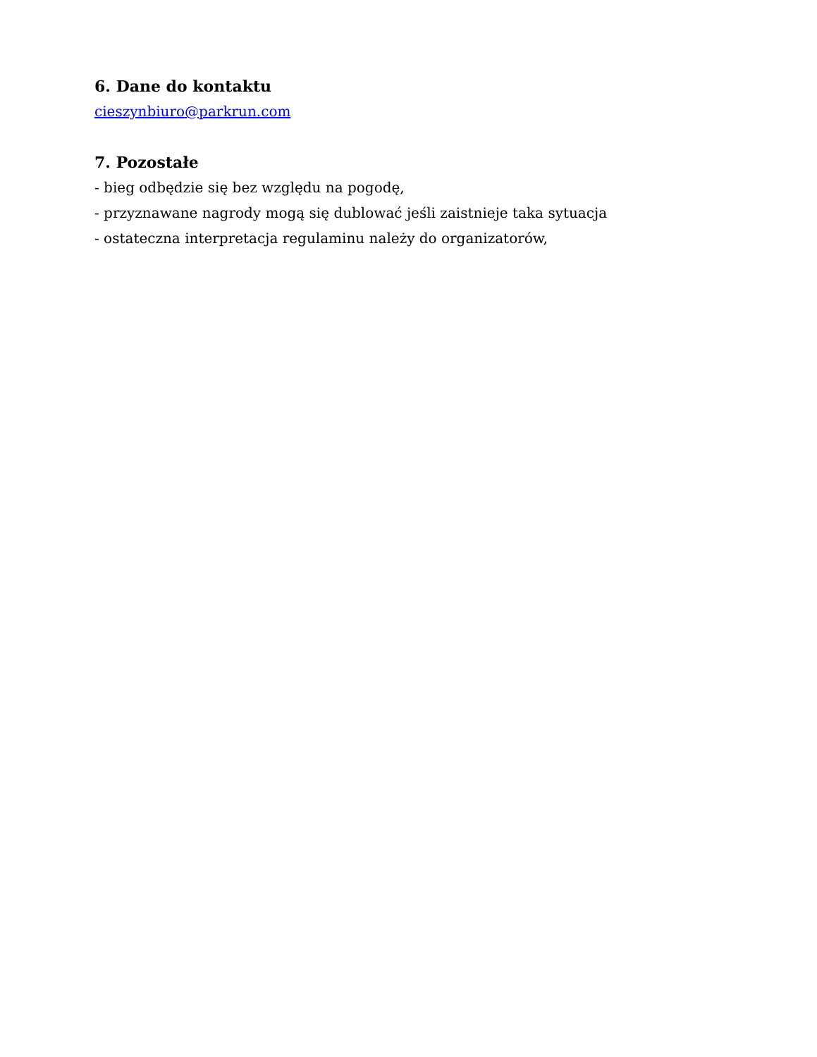6. Dane do kontaktu
cieszynbiuro@parkrun.com
7. Pozostałe
- bieg odbędzie się bez względu na pogodę,
- przyznawane nagrody mogą się dublować jeśli zaistnieje taka sytuacja
- ostateczna interpretacja regulaminu należy do organizatorów,